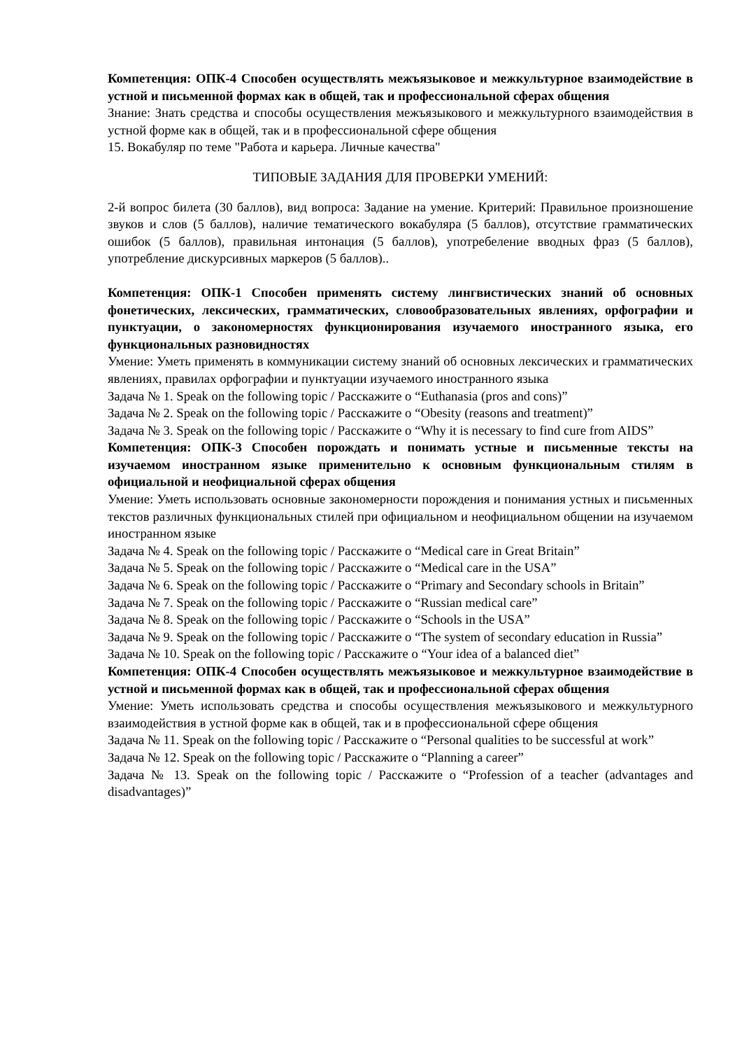Компетенция: ОПК-4 Способен осуществлять межъязыковое и межкультурное взаимодействие в устной и письменной формах как в общей, так и профессиональной сферах общения
Знание: Знать средства и способы осуществления межъязыкового и межкультурного взаимодействия в устной форме как в общей, так и в профессиональной сфере общения
15. Вокабуляр по теме "Работа и карьера. Личные качества"
ТИПОВЫЕ ЗАДАНИЯ ДЛЯ ПРОВЕРКИ УМЕНИЙ:
2-й вопрос билета (30 баллов), вид вопроса: Задание на умение. Критерий: Правильное произношение звуков и слов (5 баллов), наличие тематического вокабуляра (5 баллов), отсутствие грамматических ошибок (5 баллов), правильная интонация (5 баллов), употребеление вводных фраз (5 баллов), употребление дискурсивных маркеров (5 баллов)..
Компетенция: ОПК-1 Способен применять систему лингвистических знаний об основных фонетических, лексических, грамматических, словообразовательных явлениях, орфографии и пунктуации, о закономерностях функционирования изучаемого иностранного языка, его функциональных разновидностях
Умение: Уметь применять в коммуникации систему знаний об основных лексических и грамматических явлениях, правилах орфографии и пунктуации изучаемого иностранного языка
Задача № 1. Speak on the following topic / Расскажите о “Euthanasia (pros and cons)”
Задача № 2. Speak on the following topic / Расскажите о “Obesity (reasons and treatment)”
Задача № 3. Speak on the following topic / Расскажите о “Why it is necessary to find cure from AIDS”
Компетенция: ОПК-3 Способен порождать и понимать устные и письменные тексты на изучаемом иностранном языке применительно к основным функциональным стилям в официальной и неофициальной сферах общения
Умение: Уметь использовать основные закономерности порождения и понимания устных и письменных текстов различных функциональных стилей при официальном и неофициальном общении на изучаемом иностранном языке
Задача № 4. Speak on the following topic / Расскажите о “Medical care in Great Britain”
Задача № 5. Speak on the following topic / Расскажите о “Medical care in the USA”
Задача № 6. Speak on the following topic / Расскажите о “Primary and Secondary schools in Britain”
Задача № 7. Speak on the following topic / Расскажите о “Russian medical care”
Задача № 8. Speak on the following topic / Расскажите о “Schools in the USA”
Задача № 9. Speak on the following topic / Расскажите о “The system of secondary education in Russia”
Задача № 10. Speak on the following topic / Расскажите о “Your idea of a balanced diet”
Компетенция: ОПК-4 Способен осуществлять межъязыковое и межкультурное взаимодействие в устной и письменной формах как в общей, так и профессиональной сферах общения
Умение: Уметь использовать средства и способы осуществления межъязыкового и межкультурного взаимодействия в устной форме как в общей, так и в профессиональной сфере общения
Задача № 11. Speak on the following topic / Расскажите о “Personal qualities to be successful at work”
Задача № 12. Speak on the following topic / Расскажите о “Planning a career”
Задача № 13. Speak on the following topic / Расскажите о “Profession of a teacher (advantages and disadvantages)”